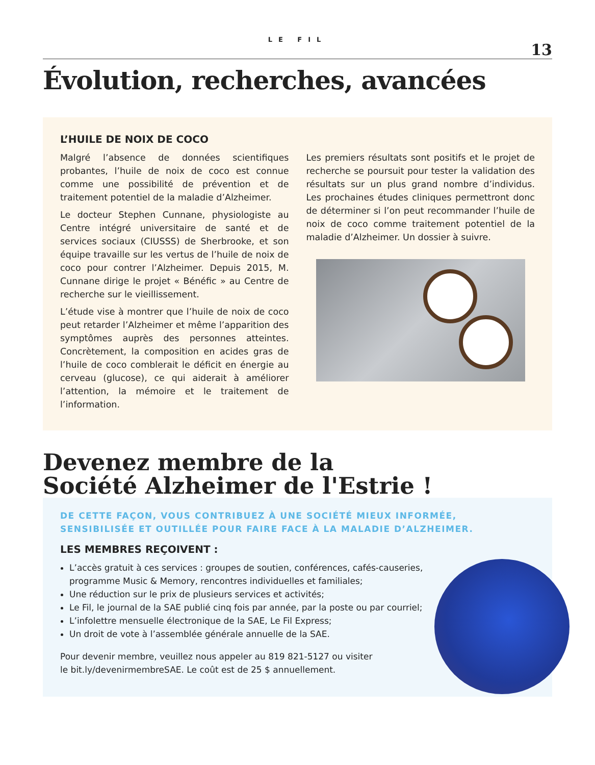LE FIL
13
Évolution, recherches, avancées
L’HUILE DE NOIX DE COCO
Malgré l’absence de données scientifiques probantes, l’huile de noix de coco est connue comme une possibilité de prévention et de traitement potentiel de la maladie d’Alzheimer.
Le docteur Stephen Cunnane, physiologiste au Centre intégré universitaire de santé et de services sociaux (CIUSSS) de Sherbrooke, et son équipe travaille sur les vertus de l’huile de noix de coco pour contrer l’Alzheimer. Depuis 2015, M. Cunnane dirige le projet « Bénéfic » au Centre de recherche sur le vieillissement.
L’étude vise à montrer que l’huile de noix de coco peut retarder l’Alzheimer et même l’apparition des symptômes auprès des personnes atteintes. Concrètement, la composition en acides gras de l’huile de coco comblerait le déficit en énergie au cerveau (glucose), ce qui aiderait à améliorer l’attention, la mémoire et le traitement de l’information.
Les premiers résultats sont positifs et le projet de recherche se poursuit pour tester la validation des résultats sur un plus grand nombre d’individus. Les prochaines études cliniques permettront donc de déterminer si l’on peut recommander l’huile de noix de coco comme traitement potentiel de la maladie d’Alzheimer. Un dossier à suivre.
Devenez membre de la
Société Alzheimer de l'Estrie !
DE CETTE FAÇON, VOUS CONTRIBUEZ À UNE SOCIÉTÉ MIEUX INFORMÉE,
SENSIBILISÉE ET OUTILLÉE POUR FAIRE FACE À LA MALADIE D’ALZHEIMER.
LES MEMBRES REÇOIVENT :
L’accès gratuit à ces services : groupes de soutien, conférences, cafés-causeries, programme Music & Memory, rencontres individuelles et familiales;
Une réduction sur le prix de plusieurs services et activités;
Le Fil, le journal de la SAE publié cinq fois par année, par la poste ou par courriel;
L’infolettre mensuelle électronique de la SAE, Le Fil Express;
Un droit de vote à l’assemblée générale annuelle de la SAE.
Pour devenir membre, veuillez nous appeler au 819 821-5127 ou visiter
le bit.ly/devenirmembreSAE. Le coût est de 25 $ annuellement.